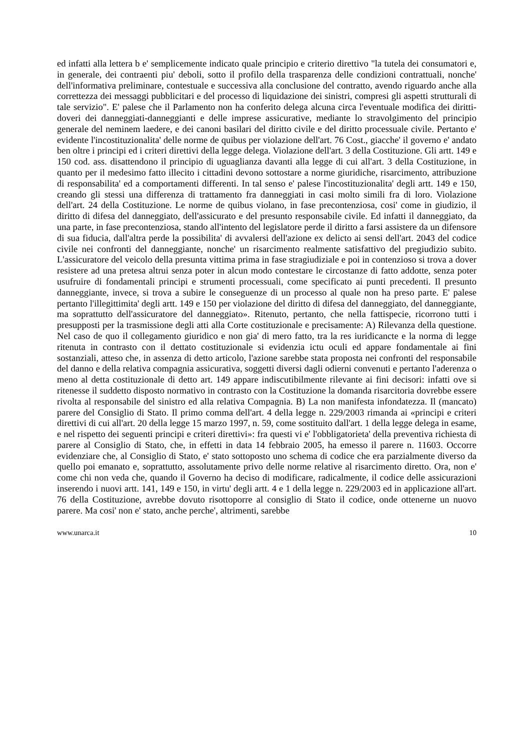ed infatti alla lettera b e' semplicemente indicato quale principio e criterio direttivo "la tutela dei consumatori e, in generale, dei contraenti piu' deboli, sotto il profilo della trasparenza delle condizioni contrattuali, nonche' dell'informativa preliminare, contestuale e successiva alla conclusione del contratto, avendo riguardo anche alla correttezza dei messaggi pubblicitari e del processo di liquidazione dei sinistri, compresi gli aspetti strutturali di tale servizio". E' palese che il Parlamento non ha conferito delega alcuna circa l'eventuale modifica dei diritti-doveri dei danneggiati-danneggianti e delle imprese assicurative, mediante lo stravolgimento del principio generale del neminem laedere, e dei canoni basilari del diritto civile e del diritto processuale civile. Pertanto e' evidente l'incostituzionalita' delle norme de quibus per violazione dell'art. 76 Cost., giacche' il governo e' andato ben oltre i principi ed i criteri direttivi della legge delega. Violazione dell'art. 3 della Costituzione. Gli artt. 149 e 150 cod. ass. disattendono il principio di uguaglianza davanti alla legge di cui all'art. 3 della Costituzione, in quanto per il medesimo fatto illecito i cittadini devono sottostare a norme giuridiche, risarcimento, attribuzione di responsabilita' ed a comportamenti differenti. In tal senso e' palese l'incostituzionalita' degli artt. 149 e 150, creando gli stessi una differenza di trattamento fra danneggiati in casi molto simili fra di loro. Violazione dell'art. 24 della Costituzione. Le norme de quibus violano, in fase precontenziosa, cosi' come in giudizio, il diritto di difesa del danneggiato, dell'assicurato e del presunto responsabile civile. Ed infatti il danneggiato, da una parte, in fase precontenziosa, stando all'intento del legislatore perde il diritto a farsi assistere da un difensore di sua fiducia, dall'altra perde la possibilita' di avvalersi dell'azione ex delicto ai sensi dell'art. 2043 del codice civile nei confronti del danneggiante, nonche' un risarcimento realmente satisfattivo del pregiudizio subito. L'assicuratore del veicolo della presunta vittima prima in fase stragiudiziale e poi in contenzioso si trova a dover resistere ad una pretesa altrui senza poter in alcun modo contestare le circostanze di fatto addotte, senza poter usufruire di fondamentali principi e strumenti processuali, come specificato ai punti precedenti. Il presunto danneggiante, invece, si trova a subire le conseguenze di un processo al quale non ha preso parte. E' palese pertanto l'illegittimita' degli artt. 149 e 150 per violazione del diritto di difesa del danneggiato, del danneggiante, ma soprattutto dell'assicuratore del danneggiato». Ritenuto, pertanto, che nella fattispecie, ricorrono tutti i presupposti per la trasmissione degli atti alla Corte costituzionale e precisamente: A) Rilevanza della questione. Nel caso de quo il collegamento giuridico e non gia' di mero fatto, tra la res iuridicancte e la norma di legge ritenuta in contrasto con il dettato costituzionale si evidenzia ictu oculi ed appare fondamentale ai fini sostanziali, atteso che, in assenza di detto articolo, l'azione sarebbe stata proposta nei confronti del responsabile del danno e della relativa compagnia assicurativa, soggetti diversi dagli odierni convenuti e pertanto l'aderenza o meno al detta costituzionale di detto art. 149 appare indiscutibilmente rilevante ai fini decisori: infatti ove si ritenesse il suddetto disposto normativo in contrasto con la Costituzione la domanda risarcitoria dovrebbe essere rivolta al responsabile del sinistro ed alla relativa Compagnia. B) La non manifesta infondatezza. Il (mancato) parere del Consiglio di Stato. Il primo comma dell'art. 4 della legge n. 229/2003 rimanda ai «principi e criteri direttivi di cui all'art. 20 della legge 15 marzo 1997, n. 59, come sostituito dall'art. 1 della legge delega in esame, e nel rispetto dei seguenti principi e criteri direttivi»: fra questi vi e' l'obbligatorieta' della preventiva richiesta di parere al Consiglio di Stato, che, in effetti in data 14 febbraio 2005, ha emesso il parere n. 11603. Occorre evidenziare che, al Consiglio di Stato, e' stato sottoposto uno schema di codice che era parzialmente diverso da quello poi emanato e, soprattutto, assolutamente privo delle norme relative al risarcimento diretto. Ora, non e' come chi non veda che, quando il Governo ha deciso di modificare, radicalmente, il codice delle assicurazioni inserendo i nuovi artt. 141, 149 e 150, in virtu' degli artt. 4 e 1 della legge n. 229/2003 ed in applicazione all'art. 76 della Costituzione, avrebbe dovuto risottoporre al consiglio di Stato il codice, onde ottenerne un nuovo parere. Ma cosi' non e' stato, anche perche', altrimenti, sarebbe
www.unarca.it 10